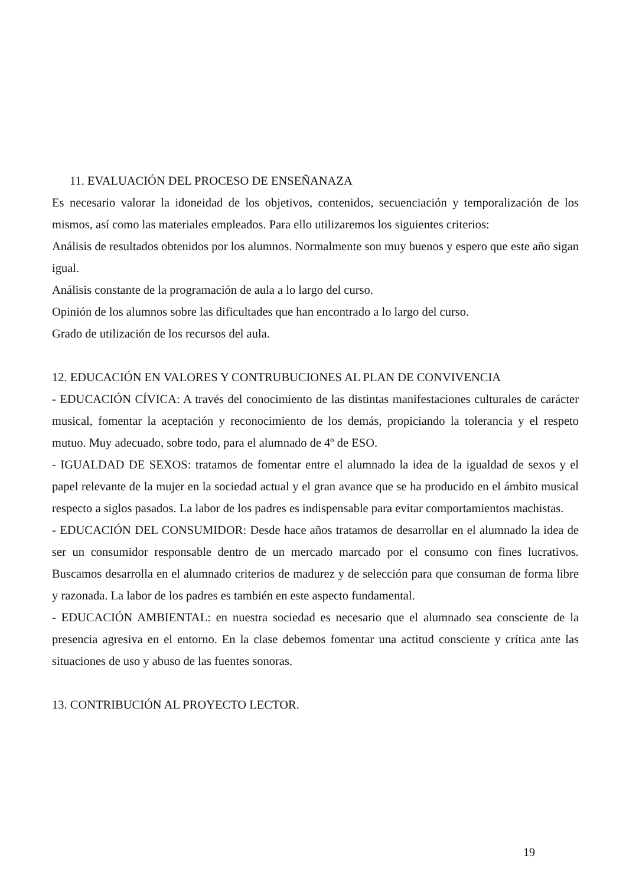11. EVALUACIÓN DEL PROCESO DE ENSEÑANAZA
Es necesario valorar la idoneidad de los objetivos, contenidos, secuenciación y temporalización de los mismos, así como las materiales empleados. Para ello utilizaremos los siguientes criterios:
Análisis de resultados obtenidos por los alumnos. Normalmente son muy buenos y espero que este año sigan igual.
Análisis constante de la programación de aula a lo largo del curso.
Opinión de los alumnos sobre las dificultades que han encontrado a lo largo del curso.
Grado de utilización de los recursos del aula.
12. EDUCACIÓN EN VALORES Y CONTRUBUCIONES AL PLAN DE CONVIVENCIA
- EDUCACIÓN CÍVICA: A través del conocimiento de las distintas manifestaciones culturales de carácter musical, fomentar la aceptación y reconocimiento de los demás, propiciando la tolerancia y el respeto mutuo. Muy adecuado, sobre todo, para el alumnado de 4º de ESO.
- IGUALDAD DE SEXOS: tratamos de fomentar entre el alumnado la idea de la igualdad de sexos y el papel relevante de la mujer en la sociedad actual y el gran avance que se ha producido en el ámbito musical respecto a siglos pasados. La labor de los padres es indispensable para evitar comportamientos machistas.
- EDUCACIÓN DEL CONSUMIDOR: Desde hace años tratamos de desarrollar en el alumnado la idea de ser un consumidor responsable dentro de un mercado marcado por el consumo con fines lucrativos. Buscamos desarrolla en el alumnado criterios de madurez y de selección para que consuman de forma libre y razonada. La labor de los padres es también en este aspecto fundamental.
- EDUCACIÓN AMBIENTAL: en nuestra sociedad es necesario que el alumnado sea consciente de la presencia agresiva en el entorno. En la clase debemos fomentar una actitud consciente y crítica ante las situaciones de uso y abuso de las fuentes sonoras.
13. CONTRIBUCIÓN AL PROYECTO LECTOR.
19